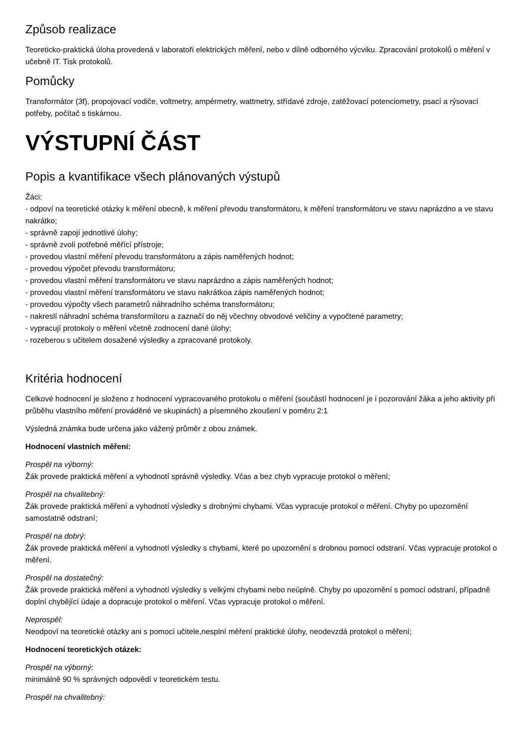Způsob realizace
Teoreticko-praktická úloha provedená v laboratoři elektrických měření, nebo v dílně odborného výcviku. Zpracování protokolů o měření v učebně IT. Tisk protokolů.
Pomůcky
Transformátor (3f), propojovací vodiče, voltmetry, ampérmetry, wattmetry, střídavé zdroje, zatěžovací potenciometry, psací a rýsovací potřeby, počítač s tiskárnou.
VÝSTUPNÍ ČÁST
Popis a kvantifikace všech plánovaných výstupů
Žáci:
- odpoví na teoretické otázky k měření obecně, k měření převodu transformátoru, k měření transformátoru ve stavu naprázdno a ve stavu nakrátko;
- správně zapojí jednotlivé úlohy;
- správně zvolí potřebné měřící přístroje;
- provedou vlastní měření převodu transformátoru a zápis naměřených hodnot;
- provedou výpočet převodu transformátoru;
- provedou vlastní měření transformátoru ve stavu naprázdno a zápis naměřených hodnot;
- provedou vlastní měření transformátoru ve stavu nakrátkoa zápis naměřených hodnot;
- provedou výpočty všech parametrů náhradního schéma transformátoru;
- nakreslí náhradní schéma transformítoru a zaznačí do něj včechny obvodové veličiny a vypočtené parametry;
- vypracují protokoly o měření včetně zodnocení dané úlohy;
- rozeberou s učitelem dosažené výsledky a zpracované protokoly.
Kritéria hodnocení
Celkové hodnocení je složeno z hodnocení vypracovaného protokolu o měření (součástí hodnocení je i pozorování žáka a jeho aktivity při průběhu vlastního měření prováděné ve skupinách) a písemného zkoušení v poměru 2:1
Výsledná známka bude určena jako vážený průměr z obou známek.
Hodnocení vlastních měření:
Prospěl na výborný:
Žák provede praktická měření a vyhodnotí správně výsledky. Včas a bez chyb vypracuje protokol o měření;
Prospěl na chvalitebný:
Žák provede praktická měření a vyhodnotí výsledky s drobnými chybami. Včas vypracuje protokol o měření. Chyby po upozornění samostatně odstraní;
Prospěl na dobrý:
Žák provede praktická měření a vyhodnotí výsledky s chybami, které po upozornění s drobnou pomocí odstraní. Včas vypracuje protokol o měření.
Prospěl na dostatečný:
Žák provede praktická měření a vyhodnotí výsledky s velkými chybami nebo neúplně. Chyby po upozornění s pomocí odstraní, případně doplní chybějící údaje a dopracuje protokol o měření. Včas vypracuje protokol o měření.
Neprospěl:
Neodpoví na teoretické otázky ani s pomocí učitele,nesplní měření praktické úlohy, neodevzdá protokol o měření;
Hodnocení teoretických otázek:
Prospěl na výborný:
minimálně 90 % správných odpovědí v teoretickém testu.
Prospěl na chvalitebný: